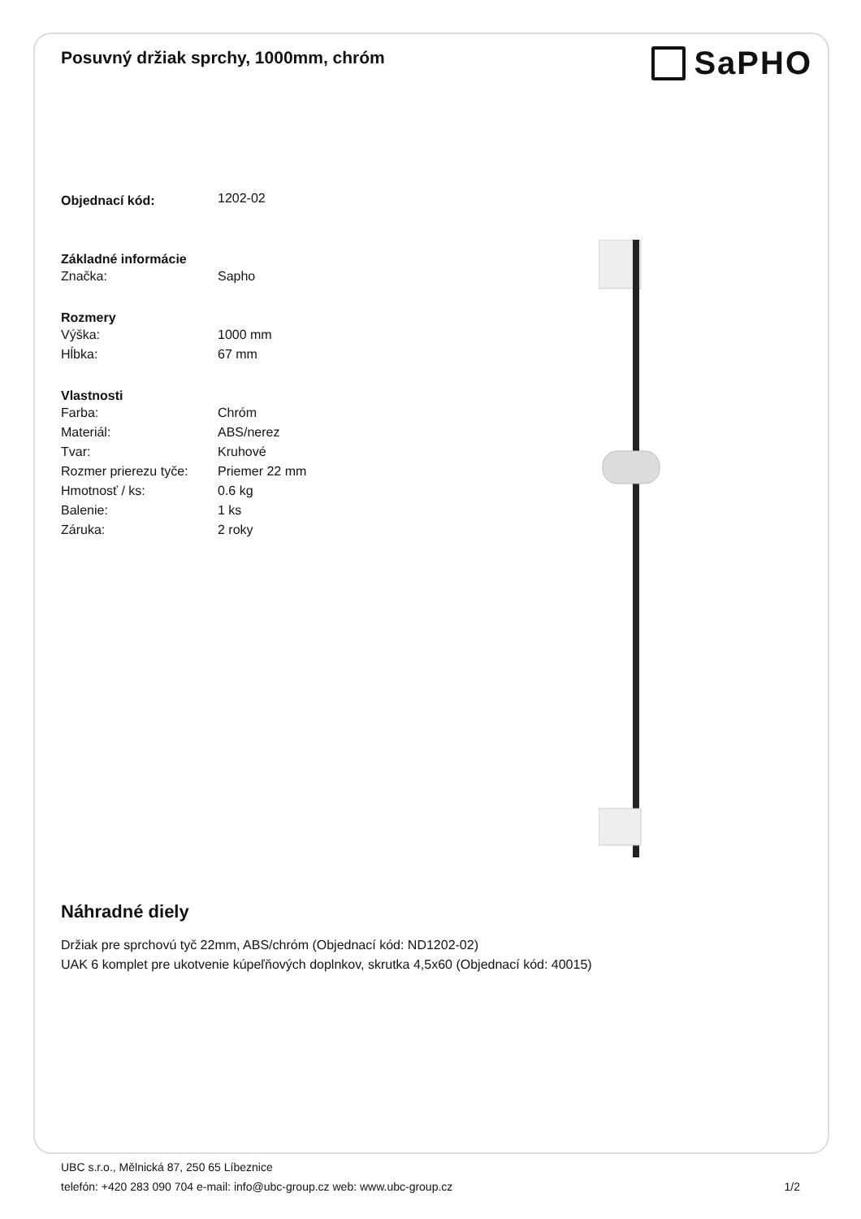Posuvný držiak sprchy, 1000mm, chróm
SaPHO
| Objednací kód: | 1202-02 |
| Základné informácie | |
| Značka: | Sapho |
| Rozmery | |
| Výška: | 1000 mm |
| Hĺbka: | 67 mm |
| Vlastnosti | |
| Farba: | Chróm |
| Materiál: | ABS/nerez |
| Tvar: | Kruhové |
| Rozmer prierezu tyče: | Priemer 22 mm |
| Hmotnosť / ks: | 0.6 kg |
| Balenie: | 1 ks |
| Záruka: | 2 roky |
Náhradné diely
Držiak pre sprchovú tyč 22mm, ABS/chróm (Objednací kód: ND1202-02)
UAK 6 komplet pre ukotvenie kúpeľňových doplnkov, skrutka 4,5x60 (Objednací kód: 40015)
UBC s.r.o., Mělnická 87, 250 65 Líbeznice
telefón: +420 283 090 704 e-mail: info@ubc-group.cz web: www.ubc-group.cz
1/2